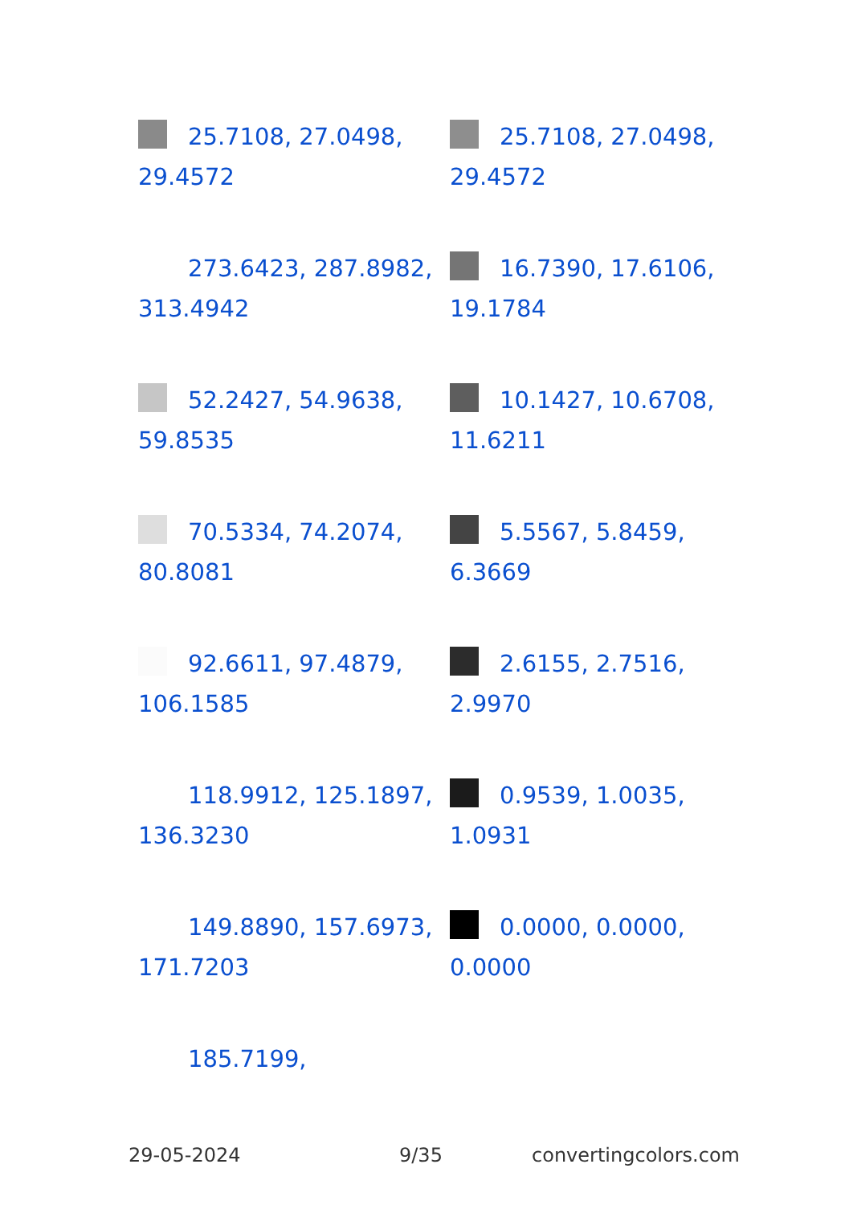25.7108, 27.0498, 29.4572
25.7108, 27.0498, 29.4572
273.6423, 287.8982, 313.4942
16.7390, 17.6106, 19.1784
52.2427, 54.9638, 59.8535
10.1427, 10.6708, 11.6211
70.5334, 74.2074, 80.8081
5.5567, 5.8459, 6.3669
92.6611, 97.4879, 106.1585
2.6155, 2.7516, 2.9970
118.9912, 125.1897, 136.3230
0.9539, 1.0035, 1.0931
149.8890, 157.6973, 171.7203
0.0000, 0.0000, 0.0000
185.7199,
29-05-2024 9/35 convertingcolors.com